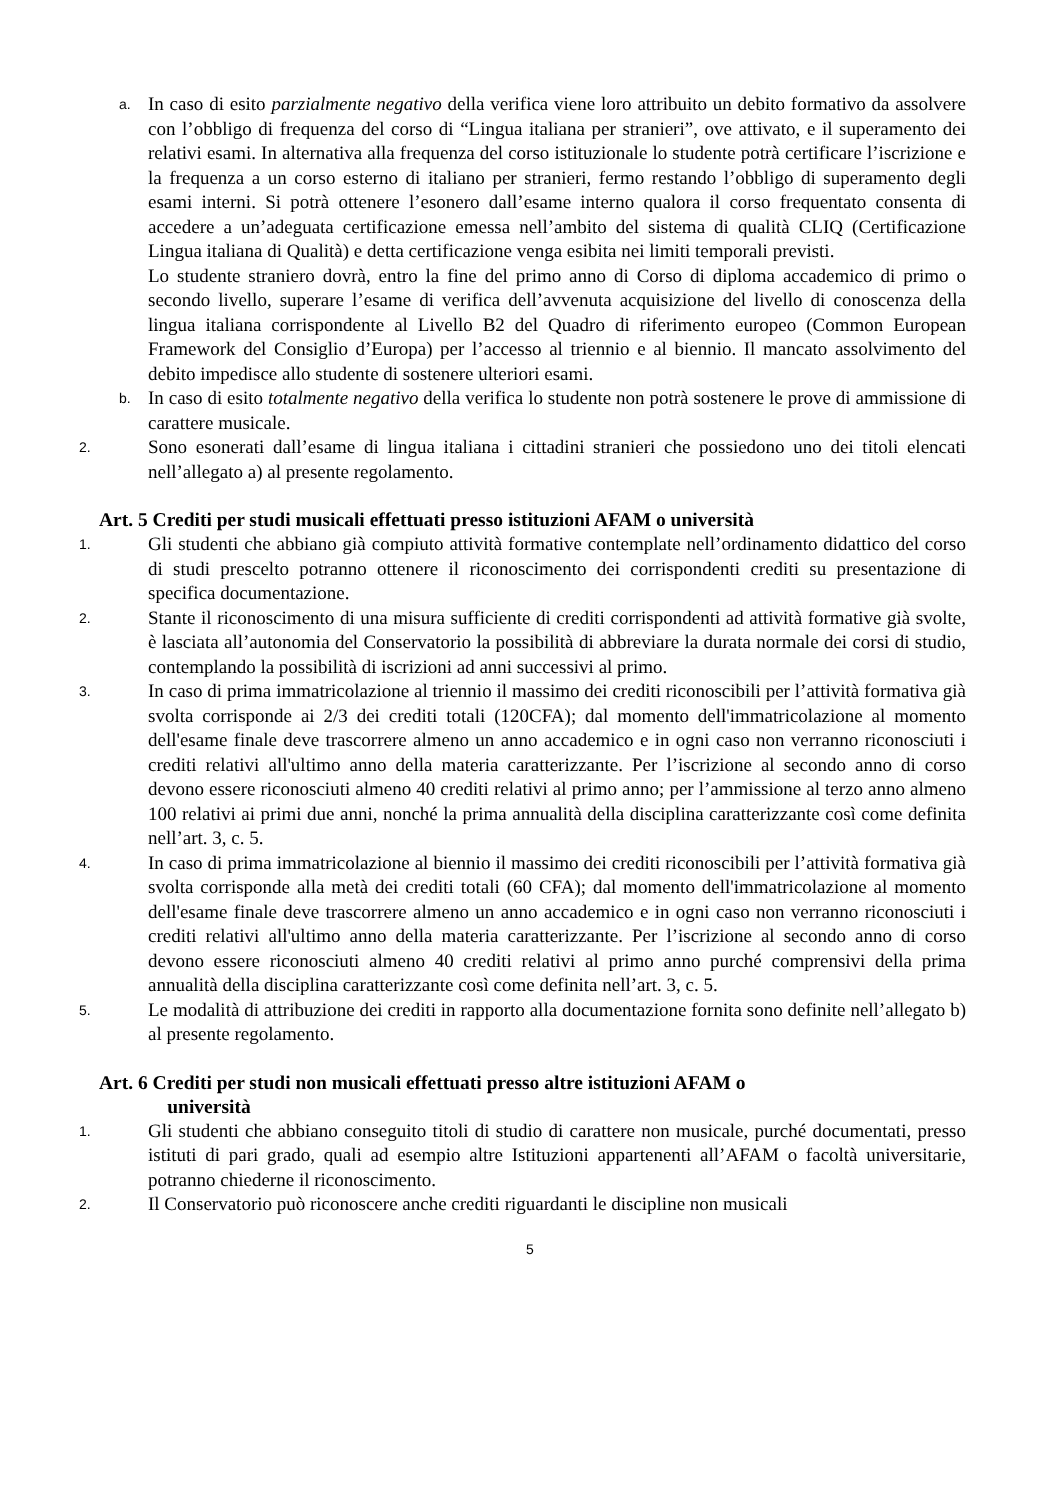a.
In caso di esito parzialmente negativo della verifica viene loro attribuito un debito formativo da assolvere con l’obbligo di frequenza del corso di “Lingua italiana per stranieri”, ove attivato, e il superamento dei relativi esami. In alternativa alla frequenza del corso istituzionale lo studente potrà certificare l’iscrizione e la frequenza a un corso esterno di italiano per stranieri, fermo restando l’obbligo di superamento degli esami interni. Si potrà ottenere l’esonero dall’esame interno qualora il corso frequentato consenta di accedere a un’adeguata certificazione emessa nell’ambito del sistema di qualità CLIQ (Certificazione Lingua italiana di Qualità) e detta certificazione venga esibita nei limiti temporali previsti.
Lo studente straniero dovrà, entro la fine del primo anno di Corso di diploma accademico di primo o secondo livello, superare l’esame di verifica dell’avvenuta acquisizione del livello di conoscenza della lingua italiana corrispondente al Livello B2 del Quadro di riferimento europeo (Common European Framework del Consiglio d’Europa) per l’accesso al triennio e al biennio. Il mancato assolvimento del debito impedisce allo studente di sostenere ulteriori esami.
b.
In caso di esito totalmente negativo della verifica lo studente non potrà sostenere le prove di ammissione di carattere musicale.
2.
Sono esonerati dall’esame di lingua italiana i cittadini stranieri che possiedono uno dei titoli elencati nell’allegato a) al presente regolamento.
Art. 5 Crediti per studi musicali effettuati presso istituzioni AFAM o università
1.
Gli studenti che abbiano già compiuto attività formative contemplate nell’ordinamento didattico del corso di studi prescelto potranno ottenere il riconoscimento dei corrispondenti crediti su presentazione di specifica documentazione.
2.
Stante il riconoscimento di una misura sufficiente di crediti corrispondenti ad attività formative già svolte, è lasciata all’autonomia del Conservatorio la possibilità di abbreviare la durata normale dei corsi di studio, contemplando la possibilità di iscrizioni ad anni successivi al primo.
3.
In caso di prima immatricolazione al triennio il massimo dei crediti riconoscibili per l’attività formativa già svolta corrisponde ai 2/3 dei crediti totali (120CFA); dal momento dell'immatricolazione al momento dell'esame finale deve trascorrere almeno un anno accademico e in ogni caso non verranno riconosciuti i crediti relativi all'ultimo anno della materia caratterizzante. Per l’iscrizione al secondo anno di corso devono essere riconosciuti almeno 40 crediti relativi al primo anno; per l’ammissione al terzo anno almeno 100 relativi ai primi due anni, nonché la prima annualità della disciplina caratterizzante così come definita nell’art. 3, c. 5.
4.
In caso di prima immatricolazione al biennio il massimo dei crediti riconoscibili per l’attività formativa già svolta corrisponde alla metà dei crediti totali (60 CFA); dal momento dell'immatricolazione al momento dell'esame finale deve trascorrere almeno un anno accademico e in ogni caso non verranno riconosciuti i crediti relativi all'ultimo anno della materia caratterizzante. Per l’iscrizione al secondo anno di corso devono essere riconosciuti almeno 40 crediti relativi al primo anno purché comprensivi della prima annualità della disciplina caratterizzante così come definita nell’art. 3, c. 5.
5.
Le modalità di attribuzione dei crediti in rapporto alla documentazione fornita sono definite nell’allegato b) al presente regolamento.
Art. 6 Crediti per studi non musicali effettuati presso altre istituzioni AFAM o
università
1.
Gli studenti che abbiano conseguito titoli di studio di carattere non musicale, purché documentati, presso istituti di pari grado, quali ad esempio altre Istituzioni appartenenti all’AFAM o facoltà universitarie, potranno chiederne il riconoscimento.
2.
Il Conservatorio può riconoscere anche crediti riguardanti le discipline non musicali
5